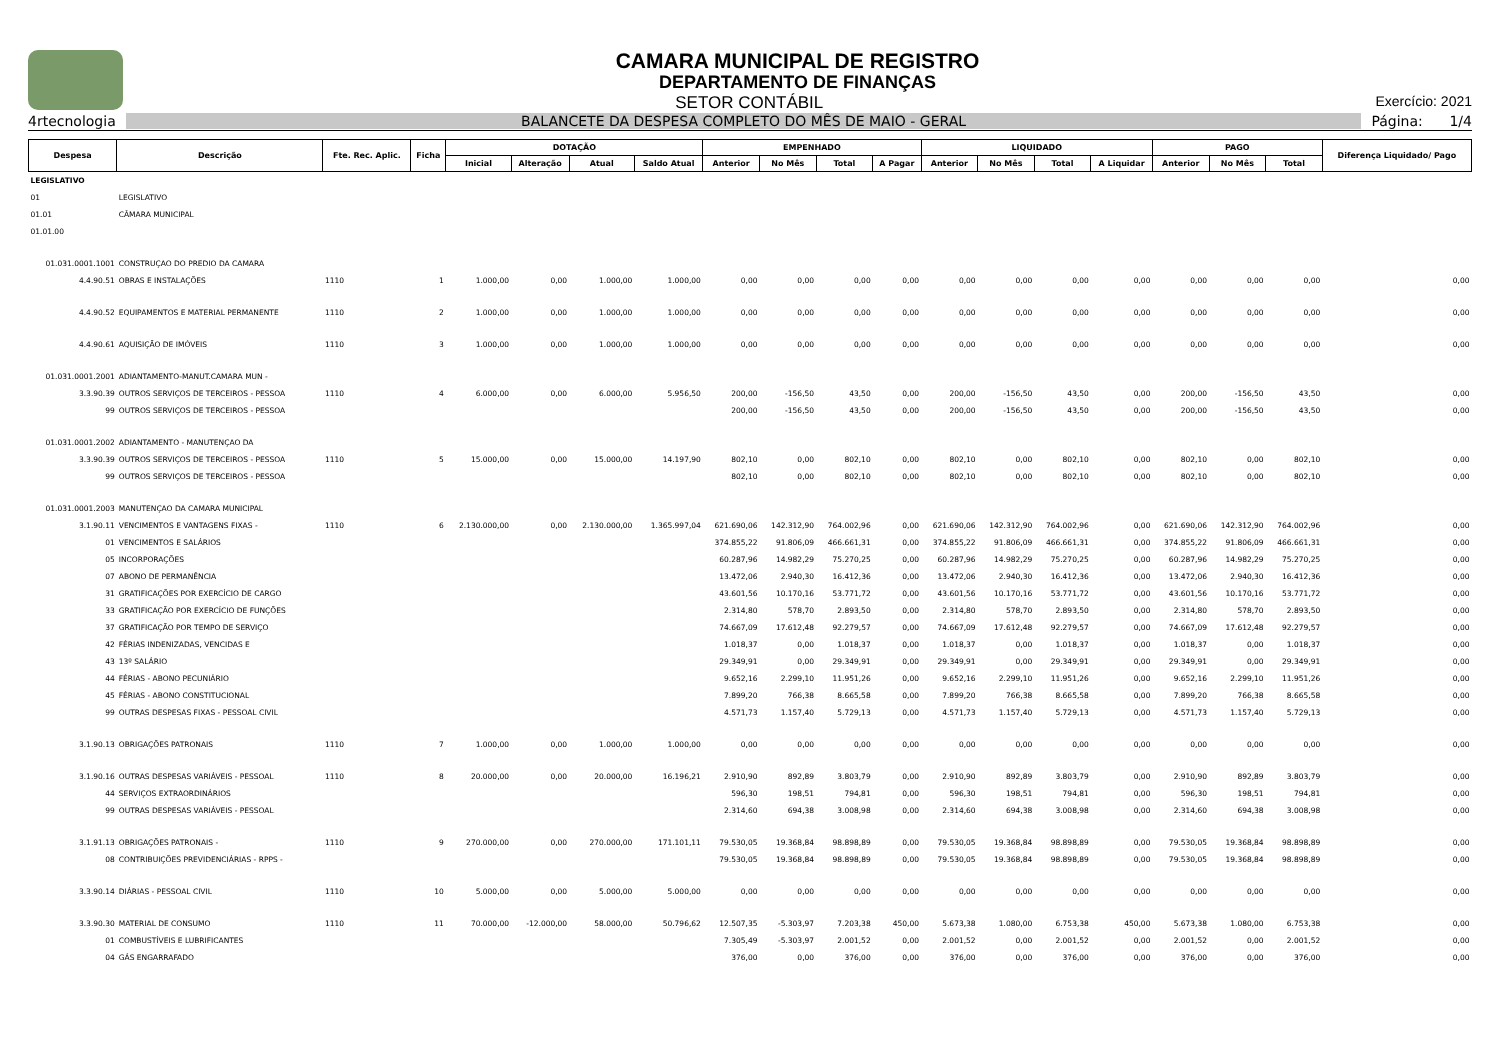CAMARA MUNICIPAL DE REGISTRO
DEPARTAMENTO DE FINANÇAS
SETOR CONTÁBIL Exercício: 2021
4rtecnologia BALANCETE DA DESPESA COMPLETO DO MÊS DE MAIO - GERAL Página: 1/4
| Despesa | Descrição | Fte. Rec. Aplic. | Ficha | DOTAÇÃO | | | | EMPENHADO | | | | LIQUIDADO | | | | PAGO | | | Diferença Liquidado/ Pago |
| --- | --- | --- | --- | --- | --- | --- | --- | --- | --- | --- | --- | --- | --- | --- | --- | --- | --- | --- | --- |
| | | | | Inicial | Alteração | Atual | Saldo Atual | Anterior | No Mês | Total | A Pagar | Anterior | No Mês | Total | A Liquidar | Anterior | No Mês | Total | |
| LEGISLATIVO | | | | | | | | | | | | | | | | | | | |
| 01 | LEGISLATIVO | | | | | | | | | | | | | | | | | | |
| 01.01 | CÂMARA MUNICIPAL | | | | | | | | | | | | | | | | | | |
| 01.01.00 | | | | | | | | | | | | | | | | | | | |
| 01.031.0001.1001 | CONSTRUÇAO DO PREDIO DA CAMARA | | | | | | | | | | | | | | | | | | |
| 4.4.90.51 | OBRAS E INSTALAÇÕES | 1110 | 1 | 1.000,00 | 0,00 | 1.000,00 | 1.000,00 | 0,00 | 0,00 | 0,00 | 0,00 | 0,00 | 0,00 | 0,00 | 0,00 | 0,00 | 0,00 | 0,00 | 0,00 |
| 4.4.90.52 | EQUIPAMENTOS E MATERIAL PERMANENTE | 1110 | 2 | 1.000,00 | 0,00 | 1.000,00 | 1.000,00 | 0,00 | 0,00 | 0,00 | 0,00 | 0,00 | 0,00 | 0,00 | 0,00 | 0,00 | 0,00 | 0,00 | 0,00 |
| 4.4.90.61 | AQUISIÇÃO DE IMÓVEIS | 1110 | 3 | 1.000,00 | 0,00 | 1.000,00 | 1.000,00 | 0,00 | 0,00 | 0,00 | 0,00 | 0,00 | 0,00 | 0,00 | 0,00 | 0,00 | 0,00 | 0,00 | 0,00 |
| 01.031.0001.2001 | ADIANTAMENTO-MANUT.CAMARA MUN - | | | | | | | | | | | | | | | | | | |
| 3.3.90.39 | OUTROS SERVIÇOS DE TERCEIROS - PESSOA | 1110 | 4 | 6.000,00 | 0,00 | 6.000,00 | 5.956,50 | 200,00 | -156,50 | 43,50 | 0,00 | 200,00 | -156,50 | 43,50 | 0,00 | 200,00 | -156,50 | 43,50 | 0,00 |
| 99 | OUTROS SERVIÇOS DE TERCEIROS - PESSOA | | | | | | | 200,00 | -156,50 | 43,50 | 0,00 | 200,00 | -156,50 | 43,50 | 0,00 | 200,00 | -156,50 | 43,50 | 0,00 |
| 01.031.0001.2002 | ADIANTAMENTO - MANUTENÇAO DA | | | | | | | | | | | | | | | | | | |
| 3.3.90.39 | OUTROS SERVIÇOS DE TERCEIROS - PESSOA | 1110 | 5 | 15.000,00 | 0,00 | 15.000,00 | 14.197,90 | 802,10 | 0,00 | 802,10 | 0,00 | 802,10 | 0,00 | 802,10 | 0,00 | 802,10 | 0,00 | 802,10 | 0,00 |
| 99 | OUTROS SERVIÇOS DE TERCEIROS - PESSOA | | | | | | | 802,10 | 0,00 | 802,10 | 0,00 | 802,10 | 0,00 | 802,10 | 0,00 | 802,10 | 0,00 | 802,10 | 0,00 |
| 01.031.0001.2003 | MANUTENÇAO DA CAMARA MUNICIPAL | | | | | | | | | | | | | | | | | | |
| 3.1.90.11 | VENCIMENTOS E VANTAGENS FIXAS - | 1110 | 6 | 2.130.000,00 | 0,00 | 2.130.000,00 | 1.365.997,04 | 621.690,06 | 142.312,90 | 764.002,96 | 0,00 | 621.690,06 | 142.312,90 | 764.002,96 | 0,00 | 621.690,06 | 142.312,90 | 764.002,96 | 0,00 |
| 01 | VENCIMENTOS E SALÁRIOS | | | | | | | 374.855,22 | 91.806,09 | 466.661,31 | 0,00 | 374.855,22 | 91.806,09 | 466.661,31 | 0,00 | 374.855,22 | 91.806,09 | 466.661,31 | 0,00 |
| 05 | INCORPORAÇÕES | | | | | | | 60.287,96 | 14.982,29 | 75.270,25 | 0,00 | 60.287,96 | 14.982,29 | 75.270,25 | 0,00 | 60.287,96 | 14.982,29 | 75.270,25 | 0,00 |
| 07 | ABONO DE PERMANÊNCIA | | | | | | | 13.472,06 | 2.940,30 | 16.412,36 | 0,00 | 13.472,06 | 2.940,30 | 16.412,36 | 0,00 | 13.472,06 | 2.940,30 | 16.412,36 | 0,00 |
| 31 | GRATIFICAÇÕES POR EXERCÍCIO DE CARGO | | | | | | | 43.601,56 | 10.170,16 | 53.771,72 | 0,00 | 43.601,56 | 10.170,16 | 53.771,72 | 0,00 | 43.601,56 | 10.170,16 | 53.771,72 | 0,00 |
| 33 | GRATIFICAÇÃO POR EXERCÍCIO DE FUNÇÕES | | | | | | | 2.314,80 | 578,70 | 2.893,50 | 0,00 | 2.314,80 | 578,70 | 2.893,50 | 0,00 | 2.314,80 | 578,70 | 2.893,50 | 0,00 |
| 37 | GRATIFICAÇÃO POR TEMPO DE SERVIÇO | | | | | | | 74.667,09 | 17.612,48 | 92.279,57 | 0,00 | 74.667,09 | 17.612,48 | 92.279,57 | 0,00 | 74.667,09 | 17.612,48 | 92.279,57 | 0,00 |
| 42 | FÉRIAS INDENIZADAS, VENCIDAS E | | | | | | | 1.018,37 | 0,00 | 1.018,37 | 0,00 | 1.018,37 | 0,00 | 1.018,37 | 0,00 | 1.018,37 | 0,00 | 1.018,37 | 0,00 |
| 43 | 13º SALÁRIO | | | | | | | 29.349,91 | 0,00 | 29.349,91 | 0,00 | 29.349,91 | 0,00 | 29.349,91 | 0,00 | 29.349,91 | 0,00 | 29.349,91 | 0,00 |
| 44 | FÉRIAS - ABONO PECUNIÁRIO | | | | | | | 9.652,16 | 2.299,10 | 11.951,26 | 0,00 | 9.652,16 | 2.299,10 | 11.951,26 | 0,00 | 9.652,16 | 2.299,10 | 11.951,26 | 0,00 |
| 45 | FÉRIAS - ABONO CONSTITUCIONAL | | | | | | | 7.899,20 | 766,38 | 8.665,58 | 0,00 | 7.899,20 | 766,38 | 8.665,58 | 0,00 | 7.899,20 | 766,38 | 8.665,58 | 0,00 |
| 99 | OUTRAS DESPESAS FIXAS - PESSOAL CIVIL | | | | | | | 4.571,73 | 1.157,40 | 5.729,13 | 0,00 | 4.571,73 | 1.157,40 | 5.729,13 | 0,00 | 4.571,73 | 1.157,40 | 5.729,13 | 0,00 |
| 3.1.90.13 | OBRIGAÇÕES PATRONAIS | 1110 | 7 | 1.000,00 | 0,00 | 1.000,00 | 1.000,00 | 0,00 | 0,00 | 0,00 | 0,00 | 0,00 | 0,00 | 0,00 | 0,00 | 0,00 | 0,00 | 0,00 | 0,00 |
| 3.1.90.16 | OUTRAS DESPESAS VARIÁVEIS - PESSOAL | 1110 | 8 | 20.000,00 | 0,00 | 20.000,00 | 16.196,21 | 2.910,90 | 892,89 | 3.803,79 | 0,00 | 2.910,90 | 892,89 | 3.803,79 | 0,00 | 2.910,90 | 892,89 | 3.803,79 | 0,00 |
| 44 | SERVIÇOS EXTRAORDINÁRIOS | | | | | | | 596,30 | 198,51 | 794,81 | 0,00 | 596,30 | 198,51 | 794,81 | 0,00 | 596,30 | 198,51 | 794,81 | 0,00 |
| 99 | OUTRAS DESPESAS VARIÁVEIS - PESSOAL | | | | | | | 2.314,60 | 694,38 | 3.008,98 | 0,00 | 2.314,60 | 694,38 | 3.008,98 | 0,00 | 2.314,60 | 694,38 | 3.008,98 | 0,00 |
| 3.1.91.13 | OBRIGAÇÕES PATRONAIS - | 1110 | 9 | 270.000,00 | 0,00 | 270.000,00 | 171.101,11 | 79.530,05 | 19.368,84 | 98.898,89 | 0,00 | 79.530,05 | 19.368,84 | 98.898,89 | 0,00 | 79.530,05 | 19.368,84 | 98.898,89 | 0,00 |
| 08 | CONTRIBUIÇÕES PREVIDENCIÁRIAS - RPPS - | | | | | | | 79.530,05 | 19.368,84 | 98.898,89 | 0,00 | 79.530,05 | 19.368,84 | 98.898,89 | 0,00 | 79.530,05 | 19.368,84 | 98.898,89 | 0,00 |
| 3.3.90.14 | DIÁRIAS - PESSOAL CIVIL | 1110 | 10 | 5.000,00 | 0,00 | 5.000,00 | 5.000,00 | 0,00 | 0,00 | 0,00 | 0,00 | 0,00 | 0,00 | 0,00 | 0,00 | 0,00 | 0,00 | 0,00 | 0,00 |
| 3.3.90.30 | MATERIAL DE CONSUMO | 1110 | 11 | 70.000,00 | -12.000,00 | 58.000,00 | 50.796,62 | 12.507,35 | -5.303,97 | 7.203,38 | 450,00 | 5.673,38 | 1.080,00 | 6.753,38 | 450,00 | 5.673,38 | 1.080,00 | 6.753,38 | 0,00 |
| 01 | COMBUSTÍVEIS E LUBRIFICANTES | | | | | | | 7.305,49 | -5.303,97 | 2.001,52 | 0,00 | 2.001,52 | 0,00 | 2.001,52 | 0,00 | 2.001,52 | 0,00 | 2.001,52 | 0,00 |
| 04 | GÁS ENGARRAFADO | | | | | | | 376,00 | 0,00 | 376,00 | 0,00 | 376,00 | 0,00 | 376,00 | 0,00 | 376,00 | 0,00 | 376,00 | 0,00 |